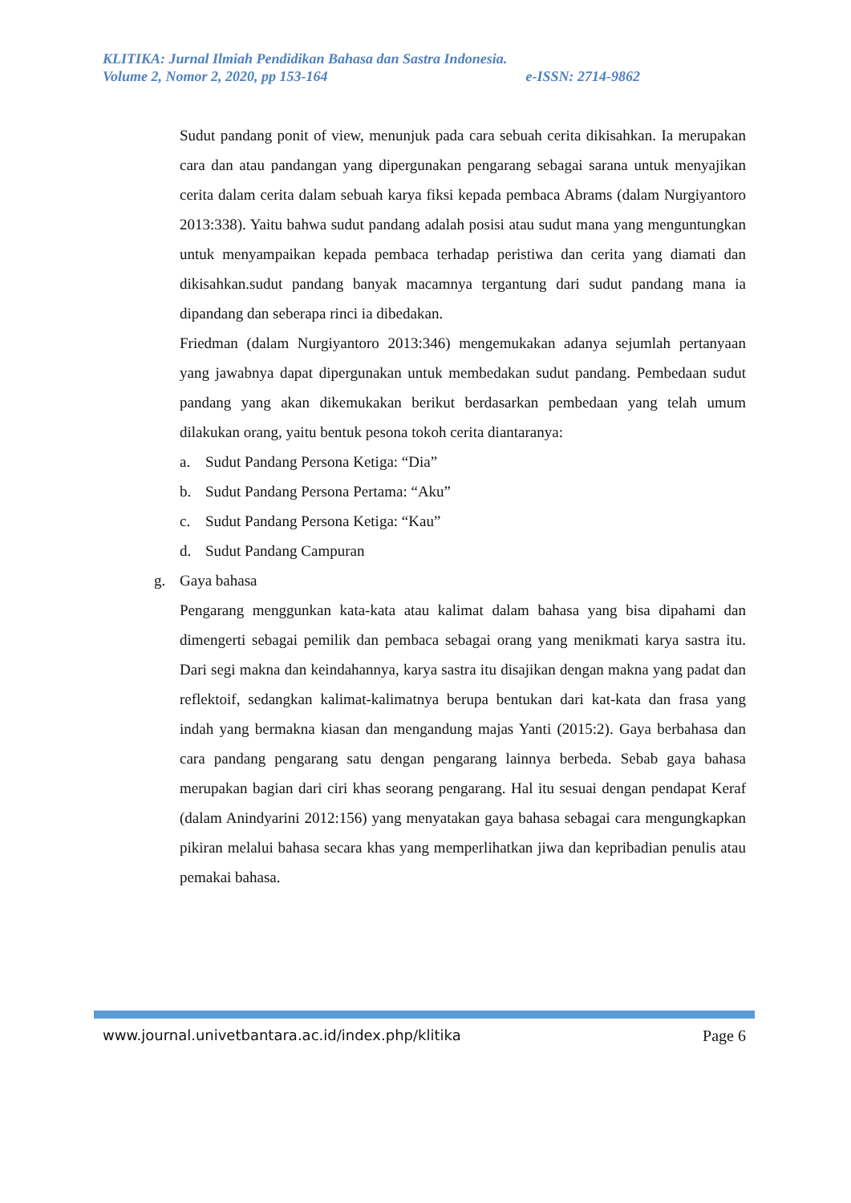KLITIKA: Jurnal Ilmiah Pendidikan Bahasa dan Sastra Indonesia.
Volume 2, Nomor 2, 2020, pp 153-164 e-ISSN: 2714-9862
Sudut pandang ponit of view, menunjuk pada cara sebuah cerita dikisahkan. Ia merupakan cara dan atau pandangan yang dipergunakan pengarang sebagai sarana untuk menyajikan cerita dalam cerita dalam sebuah karya fiksi kepada pembaca Abrams (dalam Nurgiyantoro 2013:338). Yaitu bahwa sudut pandang adalah posisi atau sudut mana yang menguntungkan untuk menyampaikan kepada pembaca terhadap peristiwa dan cerita yang diamati dan dikisahkan.sudut pandang banyak macamnya tergantung dari sudut pandang mana ia dipandang dan seberapa rinci ia dibedakan.
Friedman (dalam Nurgiyantoro 2013:346) mengemukakan adanya sejumlah pertanyaan yang jawabnya dapat dipergunakan untuk membedakan sudut pandang. Pembedaan sudut pandang yang akan dikemukakan berikut berdasarkan pembedaan yang telah umum dilakukan orang, yaitu bentuk pesona tokoh cerita diantaranya:
a. Sudut Pandang Persona Ketiga: “Dia”
b. Sudut Pandang Persona Pertama: “Aku”
c. Sudut Pandang Persona Ketiga: “Kau”
d. Sudut Pandang Campuran
g. Gaya bahasa
Pengarang menggunkan kata-kata atau kalimat dalam bahasa yang bisa dipahami dan dimengerti sebagai pemilik dan pembaca sebagai orang yang menikmati karya sastra itu. Dari segi makna dan keindahannya, karya sastra itu disajikan dengan makna yang padat dan reflektoif, sedangkan kalimat-kalimatnya berupa bentukan dari kat-kata dan frasa yang indah yang bermakna kiasan dan mengandung majas Yanti (2015:2). Gaya berbahasa dan cara pandang pengarang satu dengan pengarang lainnya berbeda. Sebab gaya bahasa merupakan bagian dari ciri khas seorang pengarang. Hal itu sesuai dengan pendapat Keraf (dalam Anindyarini 2012:156) yang menyatakan gaya bahasa sebagai cara mengungkapkan pikiran melalui bahasa secara khas yang memperlihatkan jiwa dan kepribadian penulis atau pemakai bahasa.
www.journal.univetbantara.ac.id/index.php/klitika Page 6